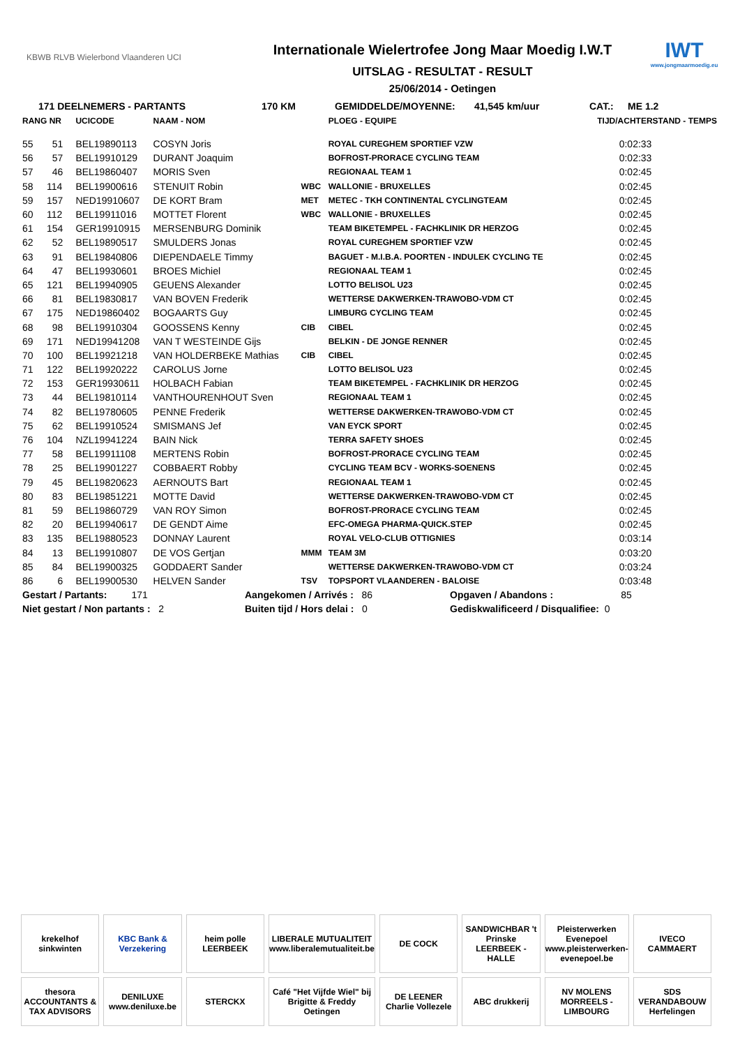KBWB RLVB Wielerbond Vlaanderen UCI
Internationale Wielertrofee Jong Maar Moedig I.W.T
UITSLAG - RESULTAT - RESULT
25/06/2014 - Oetingen
IWT
www.jongmaarmoedig.eu
171 DEELNEMERS - PARTANTS 170 KM GEMIDDELDE/MOYENNE: 41,545 km/uur CAT.: ME 1.2
| RANG NR | | UCICODE | NAAM - NOM | | PLOEG - EQUIPE | TIJD/ACHTERSTAND - TEMPS |
| --- | --- | --- | --- | --- | --- | --- |
| 55 51 | | BEL19890113 | COSYN Joris | | ROYAL CUREGHEM SPORTIEF VZW | 0:02:33 |
| 56 57 | | BEL19910129 | DURANT Joaquim | | BOFROST-PRORACE CYCLING TEAM | 0:02:33 |
| 57 46 | | BEL19860407 | MORIS Sven | | REGIONAAL TEAM 1 | 0:02:45 |
| 58 114 | | BEL19900616 | STENUIT Robin | WBC | WALLONIE - BRUXELLES | 0:02:45 |
| 59 157 | | NED19910607 | DE KORT Bram | MET | METEC - TKH CONTINENTAL CYCLINGTEAM | 0:02:45 |
| 60 112 | | BEL19911016 | MOTTET Florent | WBC | WALLONIE - BRUXELLES | 0:02:45 |
| 61 154 | | GER19910915 | MERSENBURG Dominik | | TEAM BIKETEMPEL - FACHKLINIK DR HERZOG | 0:02:45 |
| 62 52 | | BEL19890517 | SMULDERS Jonas | | ROYAL CUREGHEM SPORTIEF VZW | 0:02:45 |
| 63 91 | | BEL19840806 | DIEPENDAELE Timmy | | BAGUET - M.I.B.A. POORTEN - INDULEK CYCLING TE | 0:02:45 |
| 64 47 | | BEL19930601 | BROES Michiel | | REGIONAAL TEAM 1 | 0:02:45 |
| 65 121 | | BEL19940905 | GEUENS Alexander | | LOTTO BELISOL U23 | 0:02:45 |
| 66 81 | | BEL19830817 | VAN BOVEN Frederik | | WETTERSE DAKWERKEN-TRAWOBO-VDM CT | 0:02:45 |
| 67 175 | | NED19860402 | BOGAARTS Guy | | LIMBURG CYCLING TEAM | 0:02:45 |
| 68 98 | | BEL19910304 | GOOSSENS Kenny | CIB | CIBEL | 0:02:45 |
| 69 171 | | NED19941208 | VAN T WESTEINDE Gijs | | BELKIN - DE JONGE RENNER | 0:02:45 |
| 70 100 | | BEL19921218 | VAN HOLDERBEKE Mathias | CIB | CIBEL | 0:02:45 |
| 71 122 | | BEL19920222 | CAROLUS Jorne | | LOTTO BELISOL U23 | 0:02:45 |
| 72 153 | | GER19930611 | HOLBACH Fabian | | TEAM BIKETEMPEL - FACHKLINIK DR HERZOG | 0:02:45 |
| 73 44 | | BEL19810114 | VANTHOURENHOUT Sven | | REGIONAAL TEAM 1 | 0:02:45 |
| 74 82 | | BEL19780605 | PENNE Frederik | | WETTERSE DAKWERKEN-TRAWOBO-VDM CT | 0:02:45 |
| 75 62 | | BEL19910524 | SMISMANS Jef | | VAN EYCK SPORT | 0:02:45 |
| 76 104 | | NZL19941224 | BAIN Nick | | TERRA SAFETY SHOES | 0:02:45 |
| 77 58 | | BEL19911108 | MERTENS Robin | | BOFROST-PRORACE CYCLING TEAM | 0:02:45 |
| 78 25 | | BEL19901227 | COBBAERT Robby | | CYCLING TEAM BCV - WORKS-SOENENS | 0:02:45 |
| 79 45 | | BEL19820623 | AERNOUTS Bart | | REGIONAAL TEAM 1 | 0:02:45 |
| 80 83 | | BEL19851221 | MOTTE David | | WETTERSE DAKWERKEN-TRAWOBO-VDM CT | 0:02:45 |
| 81 59 | | BEL19860729 | VAN ROY Simon | | BOFROST-PRORACE CYCLING TEAM | 0:02:45 |
| 82 20 | | BEL19940617 | DE GENDT Aime | | EFC-OMEGA PHARMA-QUICK.STEP | 0:02:45 |
| 83 135 | | BEL19880523 | DONNAY Laurent | | ROYAL VELO-CLUB OTTIGNIES | 0:03:14 |
| 84 13 | | BEL19910807 | DE VOS Gertjan | MMM | TEAM 3M | 0:03:20 |
| 85 84 | | BEL19900325 | GODDAERT Sander | | WETTERSE DAKWERKEN-TRAWOBO-VDM CT | 0:03:24 |
| 86 6 | | BEL19900530 | HELVEN Sander | TSV | TOPSPORT VLAANDEREN - BALOISE | 0:03:48 |
| Gestart / Partants: 171 | Aangekomen / Arrivés : 86 | Opgaven / Abandons : 85 |
| Niet gestart / Non partants : 2 | Buiten tijd / Hors delai : 0 | Gediskwalificeerd / Disqualifiee: 0 |
krekelhof sinkwinten
KBC Bank & Verzekering
heim polle LEERBEEK
LIBERALE MUTUALITEIT www.liberalemutualiteit.be
DE COCK
SANDWICHBAR 't Prinske LEERBEEK - HALLE
Pleisterwerken Evenepoel www.pleisterwerken-evenepoel.be
IVECO CAMMAERT
thesora ACCOUNTANTS & TAX ADVISORS
DENILUXE www.deniluxe.be
STERCKX
Café "Het Vijfde Wiel" bij Brigitte & Freddy Oetingen
DE LEENER Charlie Vollezele
ABC drukkerij
NV MOLENS MORREELS - LIMBOURG
SDS VERANDABOUW Herfelingen